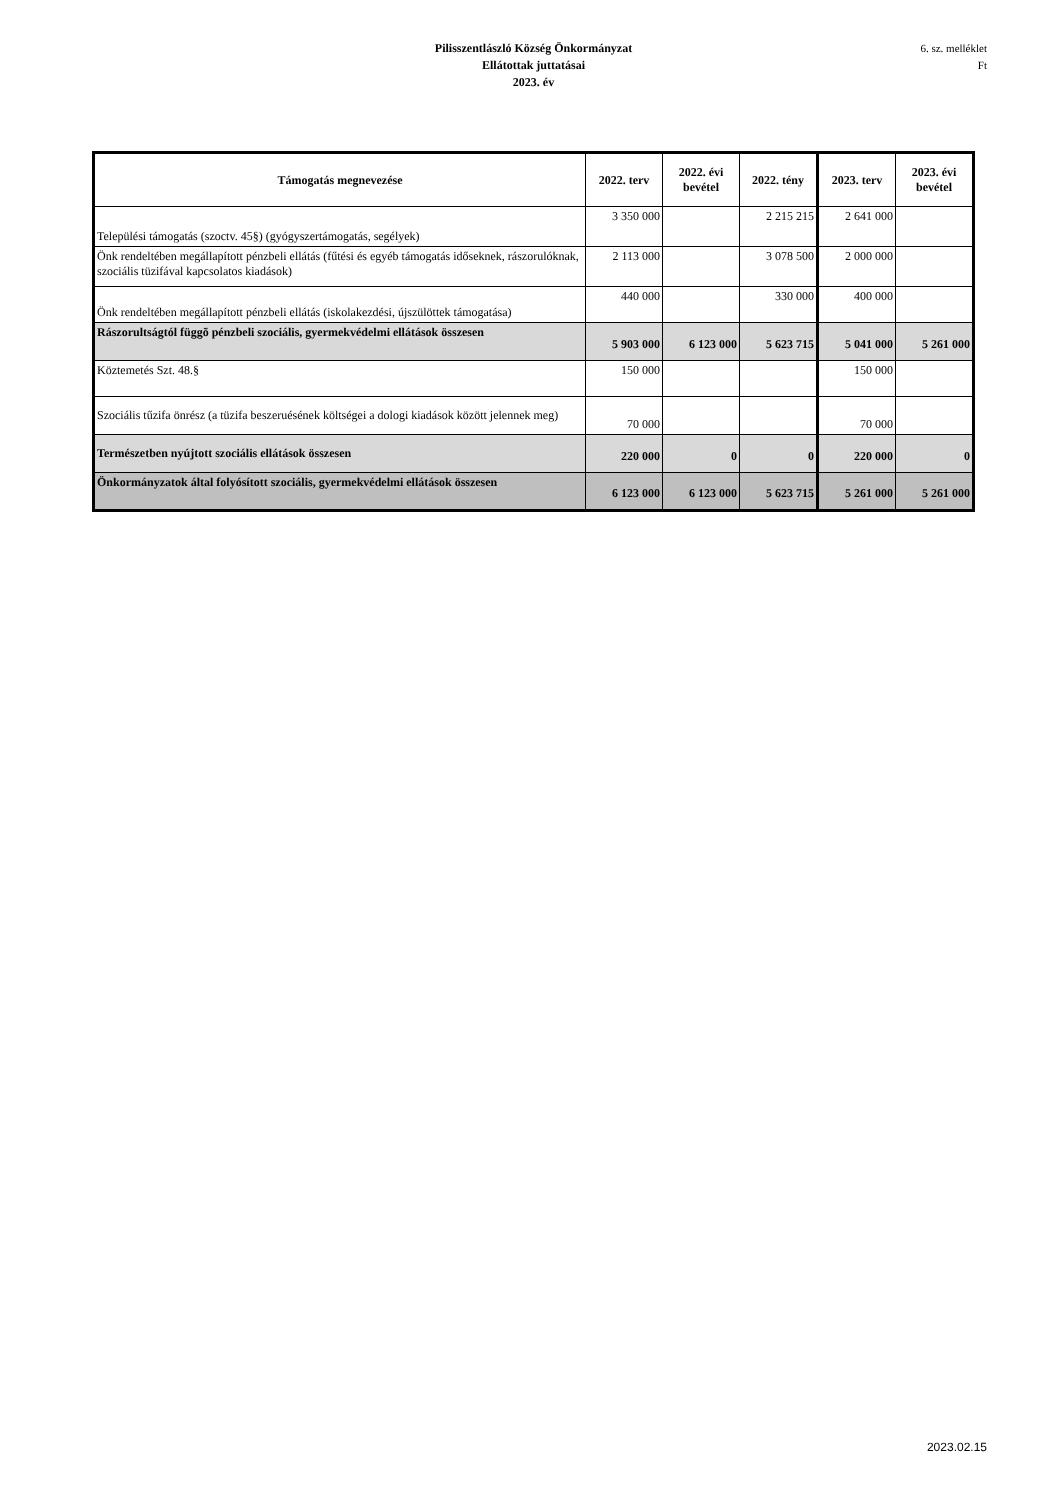Pilisszentlászló Község Önkormányzat
Ellátottak juttatásai
2023. év
6. sz. melléklet
Ft
| Támogatás megnevezése | 2022. terv | 2022. évi bevétel | 2022. tény | 2023. terv | 2023. évi bevétel |
| --- | --- | --- | --- | --- | --- |
| Települési támogatás (szoctv. 45§) (gyógyszertámogatás, segélyek) | 3 350 000 | | 2 215 215 | 2 641 000 | |
| Önk rendeltében megállapított pénzbeli ellátás (fűtési és egyéb támogatás időseknek, rászorulóknak, szociális tüzifával kapcsolatos kiadások) | 2 113 000 | | 3 078 500 | 2 000 000 | |
| Önk rendeltében megállapított pénzbeli ellátás (iskolakezdési, újszülöttek támogatása) | 440 000 | | 330 000 | 400 000 | |
| Rászorultságtól függõ pénzbeli szociális, gyermekvédelmi ellátások összesen | 5 903 000 | 6 123 000 | 5 623 715 | 5 041 000 | 5 261 000 |
| Köztemetés Szt. 48.§ | 150 000 | | | 150 000 | |
| Szociális tűzifa önrész (a tüzifa beszeruésének költségei a dologi kiadások között jelennek meg) | 70 000 | | | 70 000 | |
| Természetben nyújtott szociális ellátások összesen | 220 000 | 0 | 0 | 220 000 | 0 |
| Önkormányzatok által folyósított szociális, gyermekvédelmi ellátások összesen | 6 123 000 | 6 123 000 | 5 623 715 | 5 261 000 | 5 261 000 |
2023.02.15